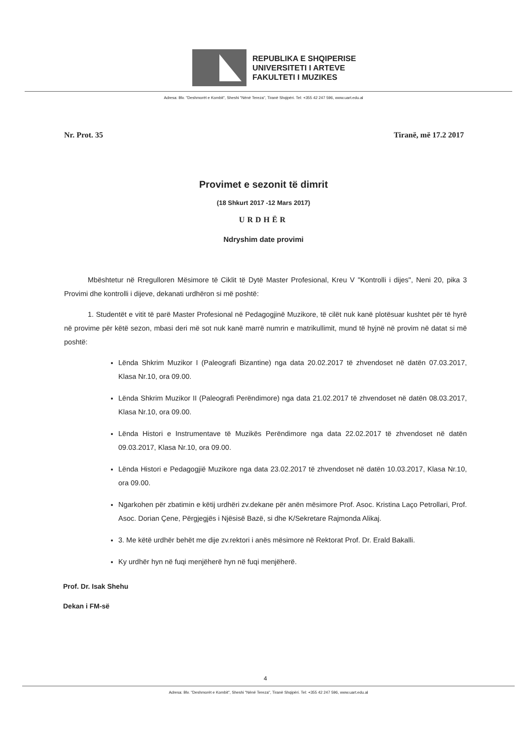REPUBLIKA E SHQIPERISE
UNIVERSITETI I ARTEVE
FAKULTETI I MUZIKES
Adresa: Blv. "Deshmorët e Kombit", Sheshi "Nënë Tereza", Tiranë Shqipëri. Tel: +355 42 247 596, www.uart.edu.al
Nr. Prot. 35 Tiranë, më 17.2 2017
Provimet e sezonit të dimrit
(18 Shkurt 2017 -12 Mars 2017)
URDHËR
Ndryshim date provimi
Mbështetur në Rregulloren Mësimore të Ciklit të Dytë Master Profesional, Kreu V "Kontrolli i dijes", Neni 20, pika 3 Provimi dhe kontrolli i dijeve, dekanati urdhëron si më poshtë:
1. Studentët e vitit të parë Master Profesional në Pedagogjinë Muzikore, të cilët nuk kanë plotësuar kushtet për të hyrë në provime për këtë sezon, mbasi deri më sot nuk kanë marrë numrin e matrikullimit, mund të hyjnë në provim në datat si më poshtë:
Lënda Shkrim Muzikor I (Paleografi Bizantine) nga data 20.02.2017 të zhvendoset në datën 07.03.2017, Klasa Nr.10, ora 09.00.
Lënda Shkrim Muzikor II (Paleografi Perëndimore) nga data 21.02.2017 të zhvendoset në datën 08.03.2017, Klasa Nr.10, ora 09.00.
Lënda Histori e Instrumentave të Muzikës Perëndimore nga data 22.02.2017 të zhvendoset në datën 09.03.2017, Klasa Nr.10, ora 09.00.
Lënda Histori e Pedagogjië Muzikore nga data 23.02.2017 të zhvendoset në datën 10.03.2017, Klasa Nr.10, ora 09.00.
Ngarkohen për zbatimin e këtij urdhëri zv.dekane për anën mësimore Prof. Asoc. Kristina Laço Petrollari, Prof. Asoc. Dorian Çene, Përgjegjës i Njësisë Bazë, si dhe K/Sekretare Rajmonda Alikaj.
3. Me këtë urdhër behët me dije zv.rektori i anës mësimore në Rektorat Prof. Dr. Erald Bakalli.
Ky urdhër hyn në fuqi menjëherë hyn në fuqi menjëherë.
Prof. Dr. Isak Shehu
Dekan i FM-së
4
Adresa: Blv. "Deshmorët e Kombit", Sheshi "Nënë Tereza", Tiranë Shqipëri. Tel: +355 42 247 596, www.uart.edu.al